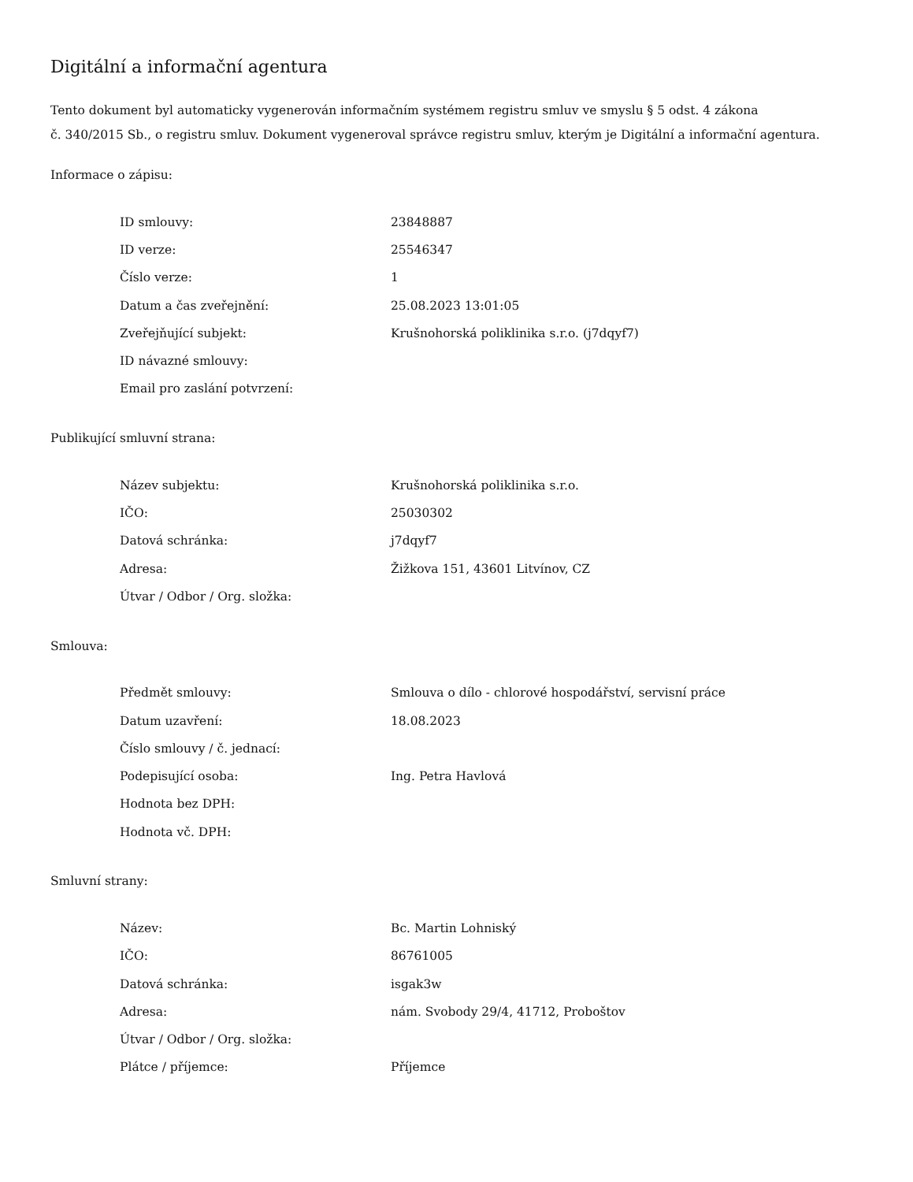Digitální a informační agentura
Tento dokument byl automaticky vygenerován informačním systémem registru smluv ve smyslu § 5 odst. 4 zákona
č. 340/2015 Sb., o registru smluv. Dokument vygeneroval správce registru smluv, kterým je Digitální a informační agentura.
Informace o zápisu:
| ID smlouvy: | 23848887 |
| ID verze: | 25546347 |
| Číslo verze: | 1 |
| Datum a čas zveřejnění: | 25.08.2023 13:01:05 |
| Zveřejňující subjekt: | Krušnohorská poliklinika s.r.o. (j7dqyf7) |
| ID návazné smlouvy: | |
| Email pro zaslání potvrzení: | |
Publikující smluvní strana:
| Název subjektu: | Krušnohorská poliklinika s.r.o. |
| IČO: | 25030302 |
| Datová schránka: | j7dqyf7 |
| Adresa: | Žižkova 151, 43601 Litvínov, CZ |
| Útvar / Odbor / Org. složka: | |
Smlouva:
| Předmět smlouvy: | Smlouva o dílo - chlorové hospodářství, servisní práce |
| Datum uzavření: | 18.08.2023 |
| Číslo smlouvy / č. jednací: | |
| Podepisující osoba: | Ing. Petra Havlová |
| Hodnota bez DPH: | |
| Hodnota vč. DPH: | |
Smluvní strany:
| Název: | Bc. Martin Lohniský |
| IČO: | 86761005 |
| Datová schránka: | isgak3w |
| Adresa: | nám. Svobody 29/4, 41712, Proboštov |
| Útvar / Odbor / Org. složka: | |
| Plátce / příjemce: | Příjemce |